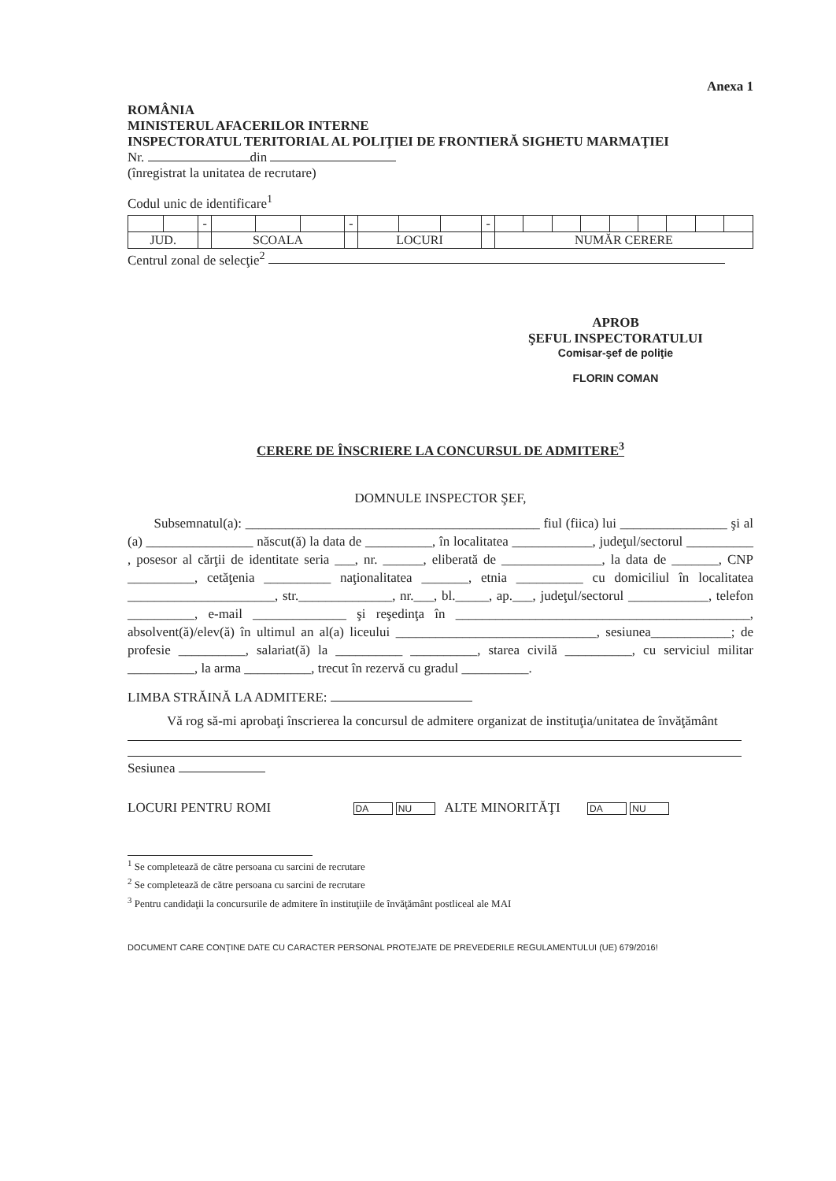Anexa 1
ROMÂNIA
MINISTERUL AFACERILOR INTERNE
INSPECTORATUL TERITORIAL AL POLIŢIEI DE FRONTIERĂ SIGHETU MARMAŢIEI
Nr. din
(înregistrat la unitatea de recrutare)
Codul unic de identificare<sup>1</sup>
| | | - | | | | - | | | | - | | | | | | | | | |
| JUD. | | | SCOALA | | | | LOCURI | | | | NUMĂR CERERE | | | | | | | | |
Centrul zonal de selecţie<sup>2</sup>
APROB
ŞEFUL INSPECTORATULUI
Comisar-şef de poliţie
FLORIN COMAN
CERERE DE ÎNSCRIERE LA CONCURSUL DE ADMITERE<sup>3</sup>
DOMNULE INSPECTOR ŞEF,
Subsemnatul(a): ____________________________________________ fiul (fiica) lui ________________ şi al (a) ________________ născut(ă) la data de __________, în localitatea ____________, judeţul/sectorul __________ , posesor al cărţii de identitate seria ___, nr. ______, eliberată de _______________, la data de _______, CNP __________, cetăţenia __________ naţionalitatea _______, etnia __________ cu domiciliul în localitatea ______________________, str.______________, nr.___, bl._____, ap.___, judeţul/sectorul ____________, telefon __________, e-mail ______________ şi reşedinţa în ____________________________________________, absolvent(ă)/elev(ă) în ultimul an al(a) liceului ______________________________, sesiunea____________; de profesie __________, salariat(ă) la __________ __________, starea civilă __________, cu serviciul militar __________, la arma __________, trecut în rezervă cu gradul __________.
LIMBA STRĂINĂ LA ADMITERE:
Vă rog să-mi aprobaţi înscrierea la concursul de admitere organizat de instituţia/unitatea de învăţământ
Sesiunea
LOCURI PENTRU ROMI DA NU ALTE MINORITĂŢI DA NU
<sup>1</sup> Se completează de către persoana cu sarcini de recrutare
<sup>2</sup> Se completează de către persoana cu sarcini de recrutare
<sup>3</sup> Pentru candidaţii la concursurile de admitere în instituţiile de învăţământ postliceal ale MAI
DOCUMENT CARE CONŢINE DATE CU CARACTER PERSONAL PROTEJATE DE PREVEDERILE REGULAMENTULUI (UE) 679/2016!